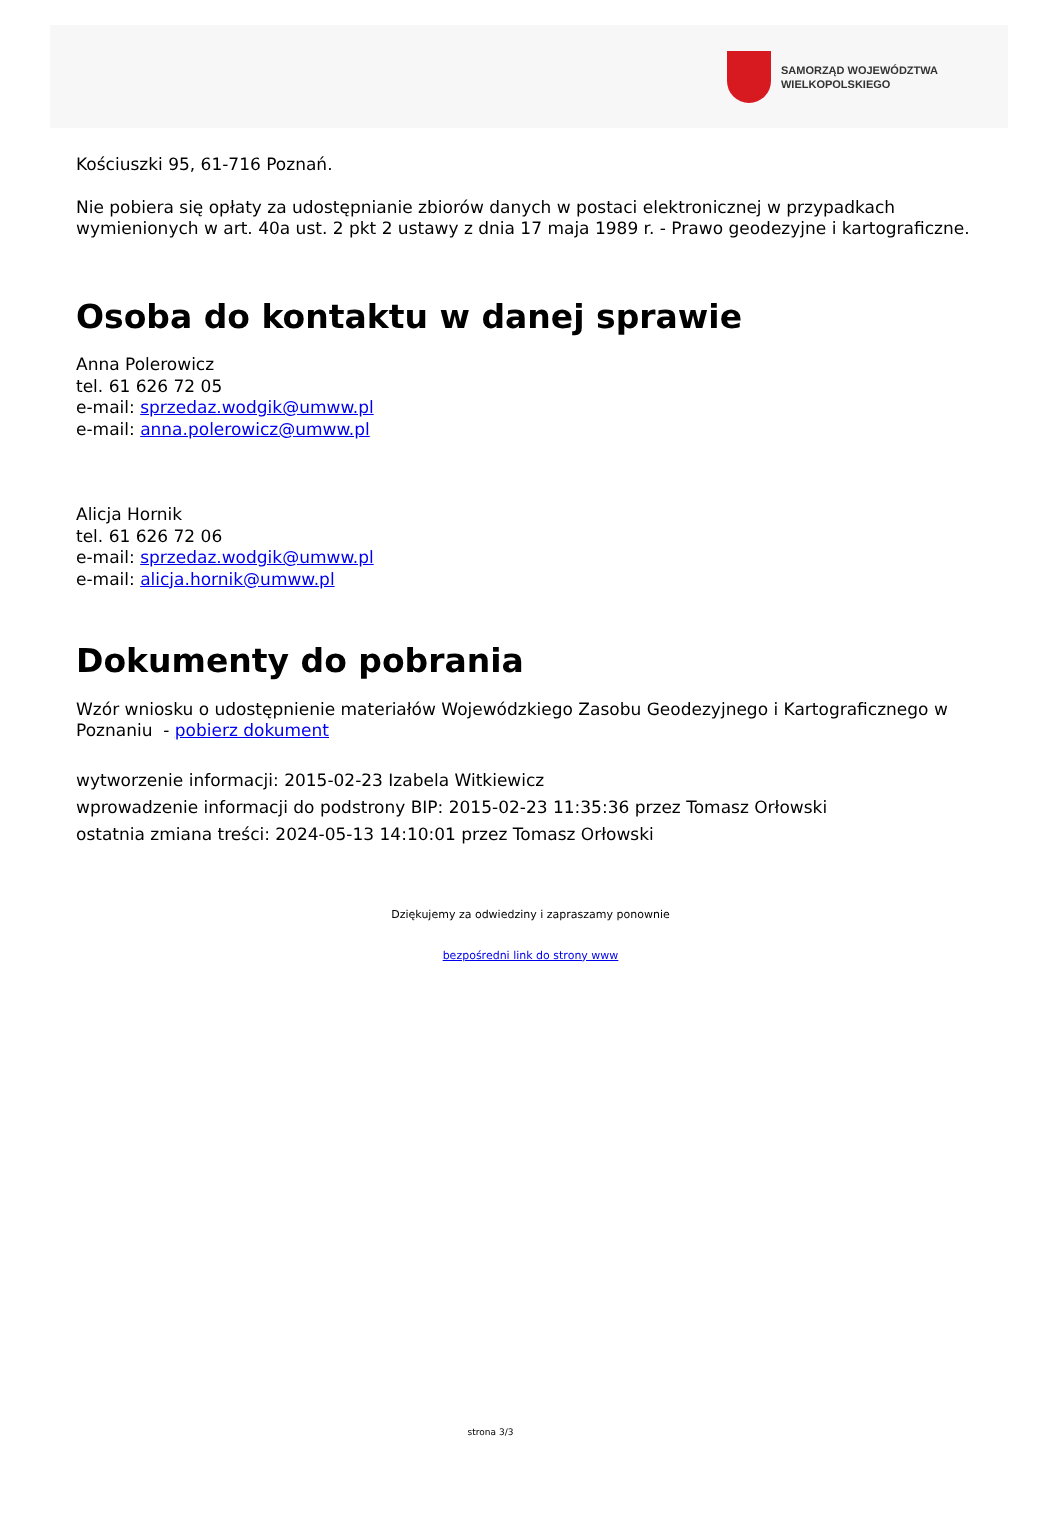SAMORZĄD WOJEWÓDZTWA
WIELKOPOLSKIEGO
Kościuszki 95, 61-716 Poznań.
Nie pobiera się opłaty za udostępnianie zbiorów danych w postaci elektronicznej w przypadkach wymienionych w art. 40a ust. 2 pkt 2 ustawy z dnia 17 maja 1989 r. - Prawo geodezyjne i kartograficzne.
Osoba do kontaktu w danej sprawie
Anna Polerowicz
tel. 61 626 72 05
e-mail: sprzedaz.wodgik@umww.pl
e-mail: anna.polerowicz@umww.pl
Alicja Hornik
tel. 61 626 72 06
e-mail: sprzedaz.wodgik@umww.pl
e-mail: alicja.hornik@umww.pl
Dokumenty do pobrania
Wzór wniosku o udostępnienie materiałów Wojewódzkiego Zasobu Geodezyjnego i Kartograficznego w Poznaniu - pobierz dokument
wytworzenie informacji: 2015-02-23 Izabela Witkiewicz
wprowadzenie informacji do podstrony BIP: 2015-02-23 11:35:36 przez Tomasz Orłowski
ostatnia zmiana treści: 2024-05-13 14:10:01 przez Tomasz Orłowski
Dziękujemy za odwiedziny i zapraszamy ponownie
bezpośredni link do strony www
strona 3/3